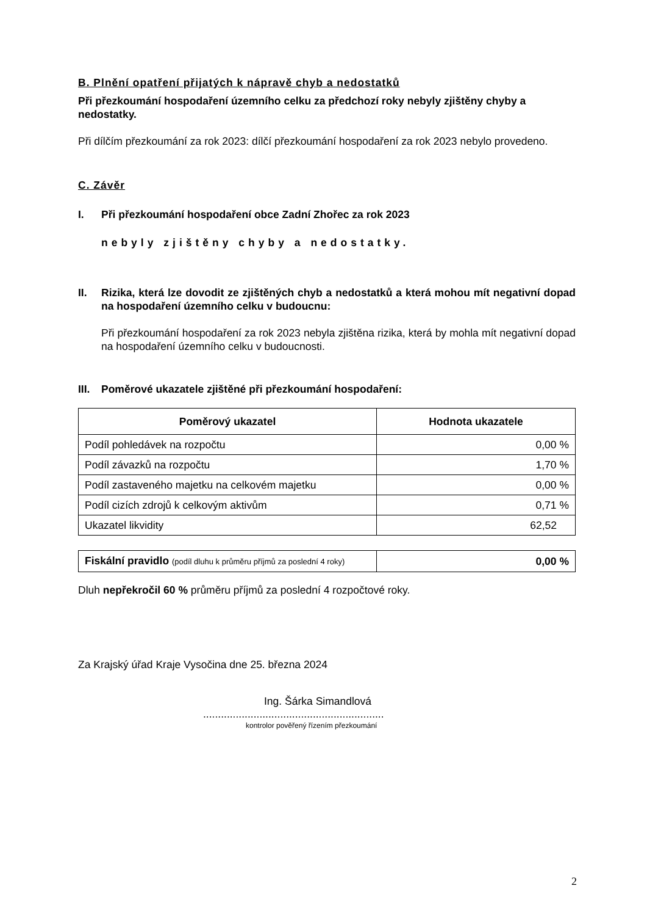B. Plnění opatření přijatých k nápravě chyb a nedostatků
Při přezkoumání hospodaření územního celku za předchozí roky nebyly zjištěny chyby a nedostatky.
Při dílčím přezkoumání za rok 2023: dílčí přezkoumání hospodaření za rok 2023 nebylo provedeno.
C. Závěr
I. Při přezkoumání hospodaření obce Zadní Zhořec za rok 2023
nebyly zjištěny chyby a nedostatky.
II. Rizika, která lze dovodit ze zjištěných chyb a nedostatků a která mohou mít negativní dopad na hospodaření územního celku v budoucnu:
Při přezkoumání hospodaření za rok 2023 nebyla zjištěna rizika, která by mohla mít negativní dopad na hospodaření územního celku v budoucnosti.
III. Poměrové ukazatele zjištěné při přezkoumání hospodaření:
| Poměrový ukazatel | Hodnota ukazatele |
| --- | --- |
| Podíl pohledávek na rozpočtu | 0,00 % |
| Podíl závazků na rozpočtu | 1,70 % |
| Podíl zastaveného majetku na celkovém majetku | 0,00 % |
| Podíl cizích zdrojů k celkovým aktivům | 0,71 % |
| Ukazatel likvidity | 62,52 |
| Fiskální pravidlo (podíl dluhu k průměru příjmů za poslední 4 roky) | 0,00 % |
Dluh nepřekročil 60 % průměru příjmů za poslední 4 rozpočtové roky.
Za Krajský úřad Kraje Vysočina dne 25. března 2024
Ing. Šárka Simandlová
.............................................................
kontrolor pověřený řízením přezkoumání
2